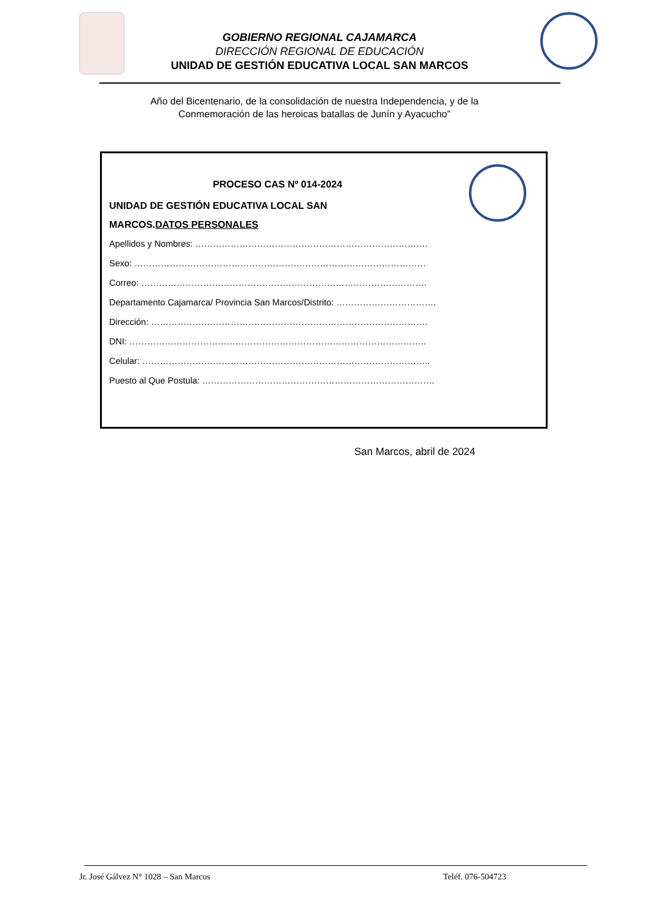GOBIERNO REGIONAL CAJAMARCA
DIRECCIÓN REGIONAL DE EDUCACIÓN
UNIDAD DE GESTIÓN EDUCATIVA LOCAL SAN MARCOS
Año del Bicentenario, de la consolidación de nuestra Independencia, y de la
Conmemoración de las heroicas batallas de Junín y Ayacucho”
PROCESO CAS Nº 014-2024
UNIDAD DE GESTIÓN EDUCATIVA LOCAL SAN
MARCOS.DATOS PERSONALES
Apellidos y Nombres: …………………………………………………………………….
Sexo: ………………………………………………………………………………………
Correo: …………………………………………………………………………………….
Departamento Cajamarca/ Provincia San Marcos/Distrito: …………………………….
Dirección: ………………………………………………………………………………….
DNI: ………………………………………………………………………………………..
Celular: ……………………………………………………………………………………..
Puesto al Que Postula: …………………………………………………………………….
San Marcos, abril de 2024
Jr. José Gálvez N° 1028 – San Marcos Teléf. 076-504723